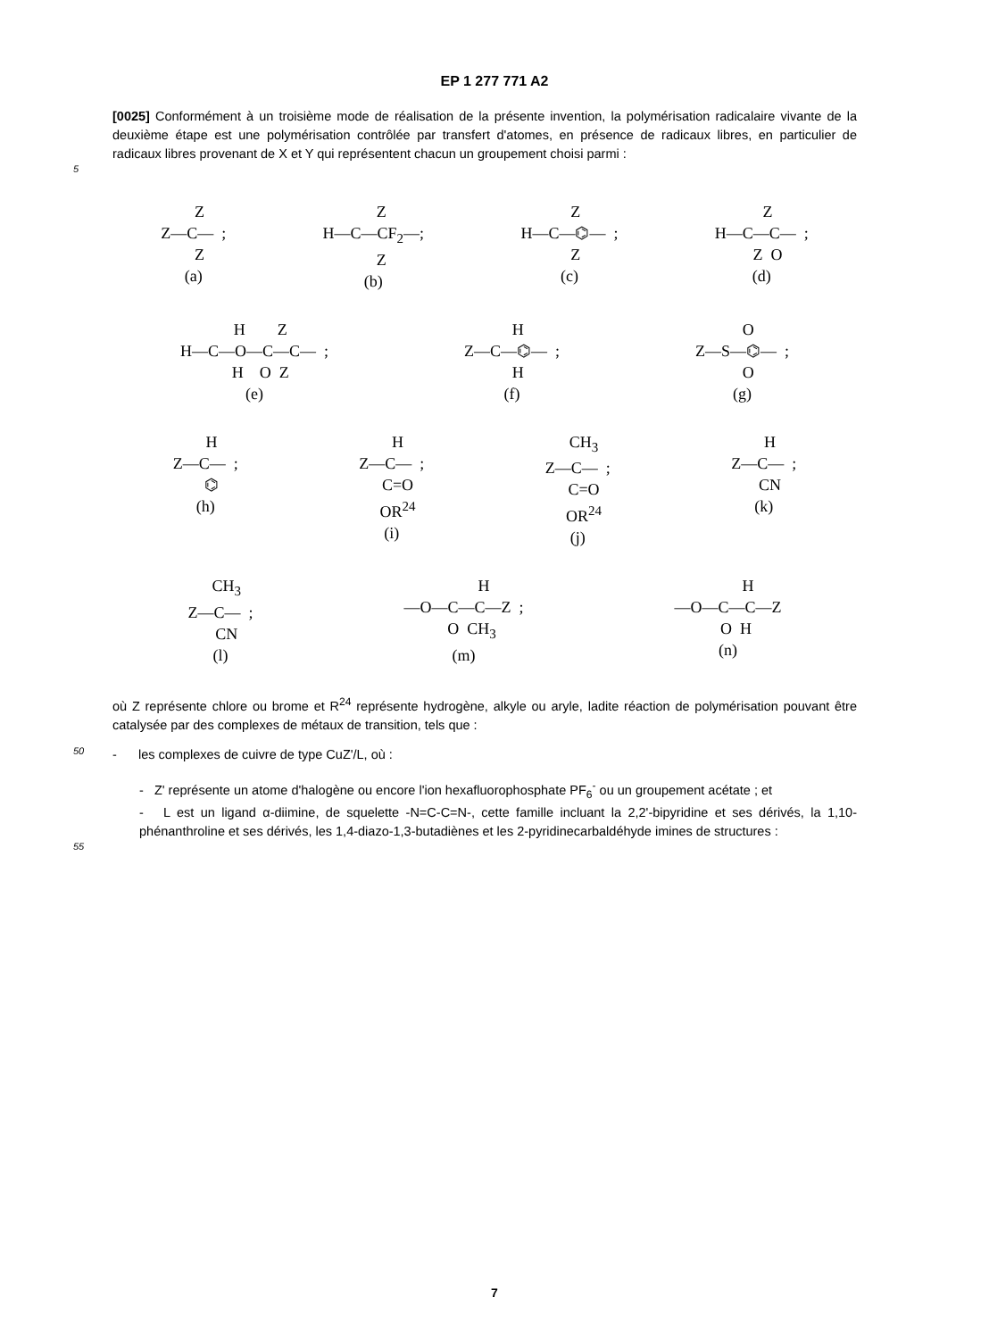EP 1 277 771 A2
[0025] Conformément à un troisième mode de réalisation de la présente invention, la polymérisation radicalaire vivante de la deuxième étape est une polymérisation contrôlée par transfert d'atomes, en présence de radicaux libres, en particulier de radicaux libres provenant de X et Y qui représentent chacun un groupement choisi parmi :
5
Z Z—C— ; Z (a)
Z H—C—CF<sub>2</sub>—; Z (b)
Z H—C—⌬— ; Z (c)
Z H—C—C— ; Z O (d)
H Z H—C—O—C—C— ; H O Z (e)
H Z—C—⌬— ; H (f)
O Z—S—⌬— ; O (g)
H Z—C— ; ⌬ (h)
H Z—C— ; C=O OR<sup>24</sup> (i)
CH<sub>3</sub> Z—C— ; C=O OR<sup>24</sup> (j)
H Z—C— ; CN (k)
CH<sub>3</sub> Z—C— ; CN (l)
H —O—C—C—Z ; O CH<sub>3</sub> (m)
H —O—C—C—Z O H (n)
où Z représente chlore ou brome et R<sup>24</sup> représente hydrogène, alkyle ou aryle, ladite réaction de polymérisation pouvant être catalysée par des complexes de métaux de transition, tels que :
50
- les complexes de cuivre de type CuZ'/L, où :
- Z' représente un atome d'halogène ou encore l'ion hexafluorophosphate PF<sub>6</sub><sup>-</sup> ou un groupement acétate ; et
- L est un ligand α-diimine, de squelette -N=C-C=N-, cette famille incluant la 2,2'-bipyridine et ses dérivés, la 1,10-phénanthroline et ses dérivés, les 1,4-diazo-1,3-butadiènes et les 2-pyridinecarbaldéhyde imines de structures :
55
7